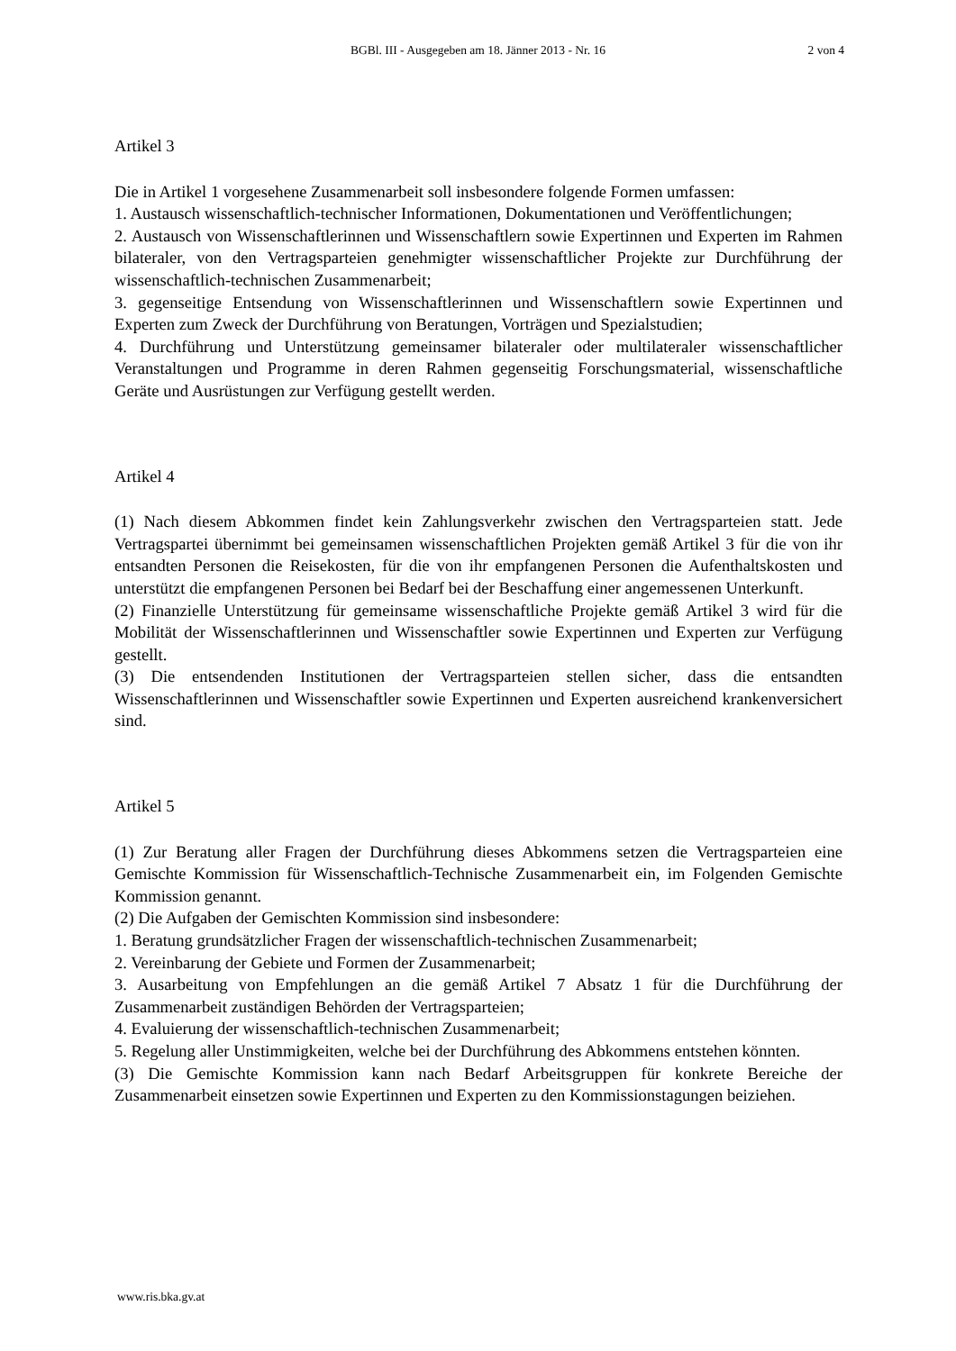BGBl. III - Ausgegeben am 18. Jänner 2013 - Nr. 16
2 von 4
Artikel 3
Die in Artikel 1 vorgesehene Zusammenarbeit soll insbesondere folgende Formen umfassen:
1. Austausch wissenschaftlich-technischer Informationen, Dokumentationen und Veröffentlichungen;
2. Austausch von Wissenschaftlerinnen und Wissenschaftlern sowie Expertinnen und Experten im Rahmen bilateraler, von den Vertragsparteien genehmigter wissenschaftlicher Projekte zur Durchführung der wissenschaftlich-technischen Zusammenarbeit;
3. gegenseitige Entsendung von Wissenschaftlerinnen und Wissenschaftlern sowie Expertinnen und Experten zum Zweck der Durchführung von Beratungen, Vorträgen und Spezialstudien;
4. Durchführung und Unterstützung gemeinsamer bilateraler oder multilateraler wissenschaftlicher Veranstaltungen und Programme in deren Rahmen gegenseitig Forschungsmaterial, wissenschaftliche Geräte und Ausrüstungen zur Verfügung gestellt werden.
Artikel 4
(1) Nach diesem Abkommen findet kein Zahlungsverkehr zwischen den Vertragsparteien statt. Jede Vertragspartei übernimmt bei gemeinsamen wissenschaftlichen Projekten gemäß Artikel 3 für die von ihr entsandten Personen die Reisekosten, für die von ihr empfangenen Personen die Aufenthaltskosten und unterstützt die empfangenen Personen bei Bedarf bei der Beschaffung einer angemessenen Unterkunft.
(2) Finanzielle Unterstützung für gemeinsame wissenschaftliche Projekte gemäß Artikel 3 wird für die Mobilität der Wissenschaftlerinnen und Wissenschaftler sowie Expertinnen und Experten zur Verfügung gestellt.
(3) Die entsendenden Institutionen der Vertragsparteien stellen sicher, dass die entsandten Wissenschaftlerinnen und Wissenschaftler sowie Expertinnen und Experten ausreichend krankenversichert sind.
Artikel 5
(1) Zur Beratung aller Fragen der Durchführung dieses Abkommens setzen die Vertragsparteien eine Gemischte Kommission für Wissenschaftlich-Technische Zusammenarbeit ein, im Folgenden Gemischte Kommission genannt.
(2) Die Aufgaben der Gemischten Kommission sind insbesondere:
1. Beratung grundsätzlicher Fragen der wissenschaftlich-technischen Zusammenarbeit;
2. Vereinbarung der Gebiete und Formen der Zusammenarbeit;
3. Ausarbeitung von Empfehlungen an die gemäß Artikel 7 Absatz 1 für die Durchführung der Zusammenarbeit zuständigen Behörden der Vertragsparteien;
4. Evaluierung der wissenschaftlich-technischen Zusammenarbeit;
5. Regelung aller Unstimmigkeiten, welche bei der Durchführung des Abkommens entstehen könnten.
(3) Die Gemischte Kommission kann nach Bedarf Arbeitsgruppen für konkrete Bereiche der Zusammenarbeit einsetzen sowie Expertinnen und Experten zu den Kommissionstagungen beiziehen.
www.ris.bka.gv.at